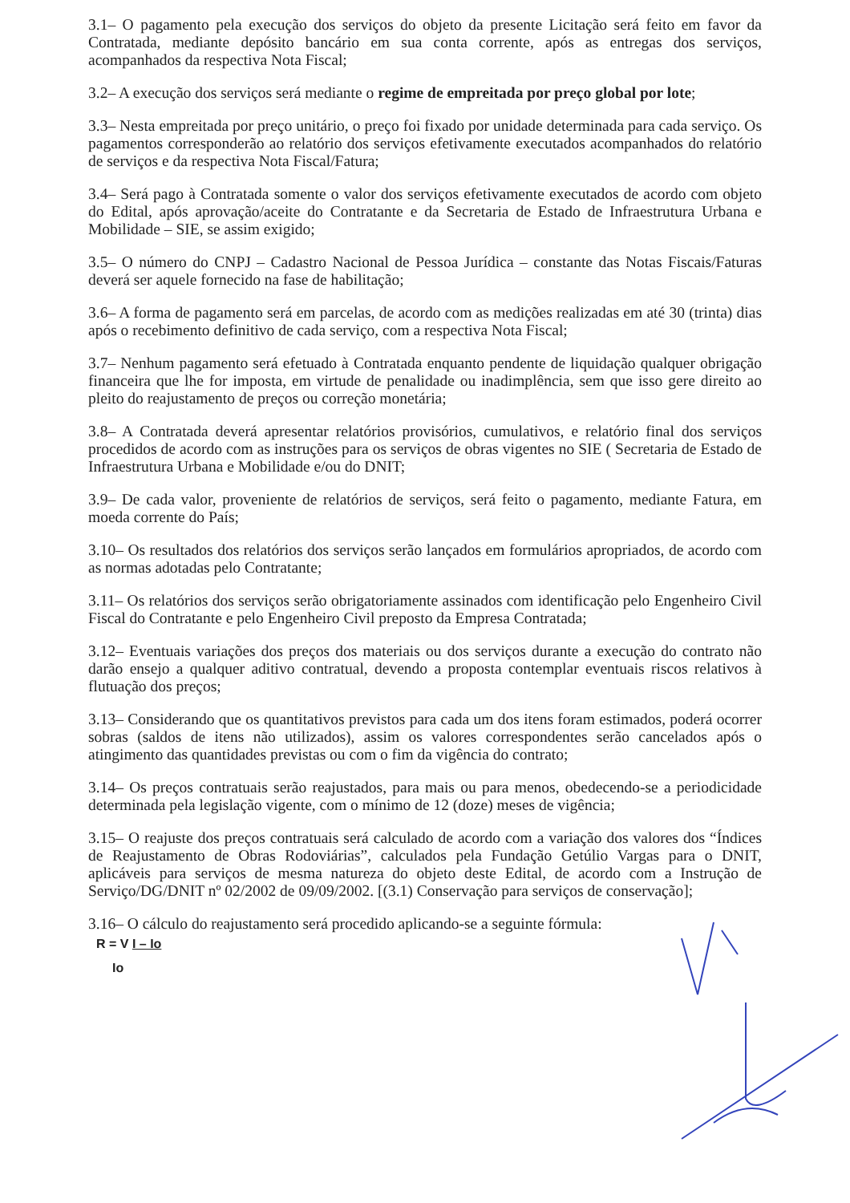3.1– O pagamento pela execução dos serviços do objeto da presente Licitação será feito em favor da Contratada, mediante depósito bancário em sua conta corrente, após as entregas dos serviços, acompanhados da respectiva Nota Fiscal;
3.2– A execução dos serviços será mediante o regime de empreitada por preço global por lote;
3.3– Nesta empreitada por preço unitário, o preço foi fixado por unidade determinada para cada serviço. Os pagamentos corresponderão ao relatório dos serviços efetivamente executados acompanhados do relatório de serviços e da respectiva Nota Fiscal/Fatura;
3.4– Será pago à Contratada somente o valor dos serviços efetivamente executados de acordo com objeto do Edital, após aprovação/aceite do Contratante e da Secretaria de Estado de Infraestrutura Urbana e Mobilidade – SIE, se assim exigido;
3.5– O número do CNPJ – Cadastro Nacional de Pessoa Jurídica – constante das Notas Fiscais/Faturas deverá ser aquele fornecido na fase de habilitação;
3.6– A forma de pagamento será em parcelas, de acordo com as medições realizadas em até 30 (trinta) dias após o recebimento definitivo de cada serviço, com a respectiva Nota Fiscal;
3.7– Nenhum pagamento será efetuado à Contratada enquanto pendente de liquidação qualquer obrigação financeira que lhe for imposta, em virtude de penalidade ou inadimplência, sem que isso gere direito ao pleito do reajustamento de preços ou correção monetária;
3.8– A Contratada deverá apresentar relatórios provisórios, cumulativos, e relatório final dos serviços procedidos de acordo com as instruções para os serviços de obras vigentes no SIE ( Secretaria de Estado de Infraestrutura Urbana e Mobilidade e/ou do DNIT;
3.9– De cada valor, proveniente de relatórios de serviços, será feito o pagamento, mediante Fatura, em moeda corrente do País;
3.10– Os resultados dos relatórios dos serviços serão lançados em formulários apropriados, de acordo com as normas adotadas pelo Contratante;
3.11– Os relatórios dos serviços serão obrigatoriamente assinados com identificação pelo Engenheiro Civil Fiscal do Contratante e pelo Engenheiro Civil preposto da Empresa Contratada;
3.12– Eventuais variações dos preços dos materiais ou dos serviços durante a execução do contrato não darão ensejo a qualquer aditivo contratual, devendo a proposta contemplar eventuais riscos relativos à flutuação dos preços;
3.13– Considerando que os quantitativos previstos para cada um dos itens foram estimados, poderá ocorrer sobras (saldos de itens não utilizados), assim os valores correspondentes serão cancelados após o atingimento das quantidades previstas ou com o fim da vigência do contrato;
3.14– Os preços contratuais serão reajustados, para mais ou para menos, obedecendo-se a periodicidade determinada pela legislação vigente, com o mínimo de 12 (doze) meses de vigência;
3.15– O reajuste dos preços contratuais será calculado de acordo com a variação dos valores dos “Índices de Reajustamento de Obras Rodoviárias”, calculados pela Fundação Getúlio Vargas para o DNIT, aplicáveis para serviços de mesma natureza do objeto deste Edital, de acordo com a Instrução de Serviço/DG/DNIT nº 02/2002 de 09/09/2002. [(3.1) Conservação para serviços de conservação];
3.16– O cálculo do reajustamento será procedido aplicando-se a seguinte fórmula:
R = V I – Io
Io